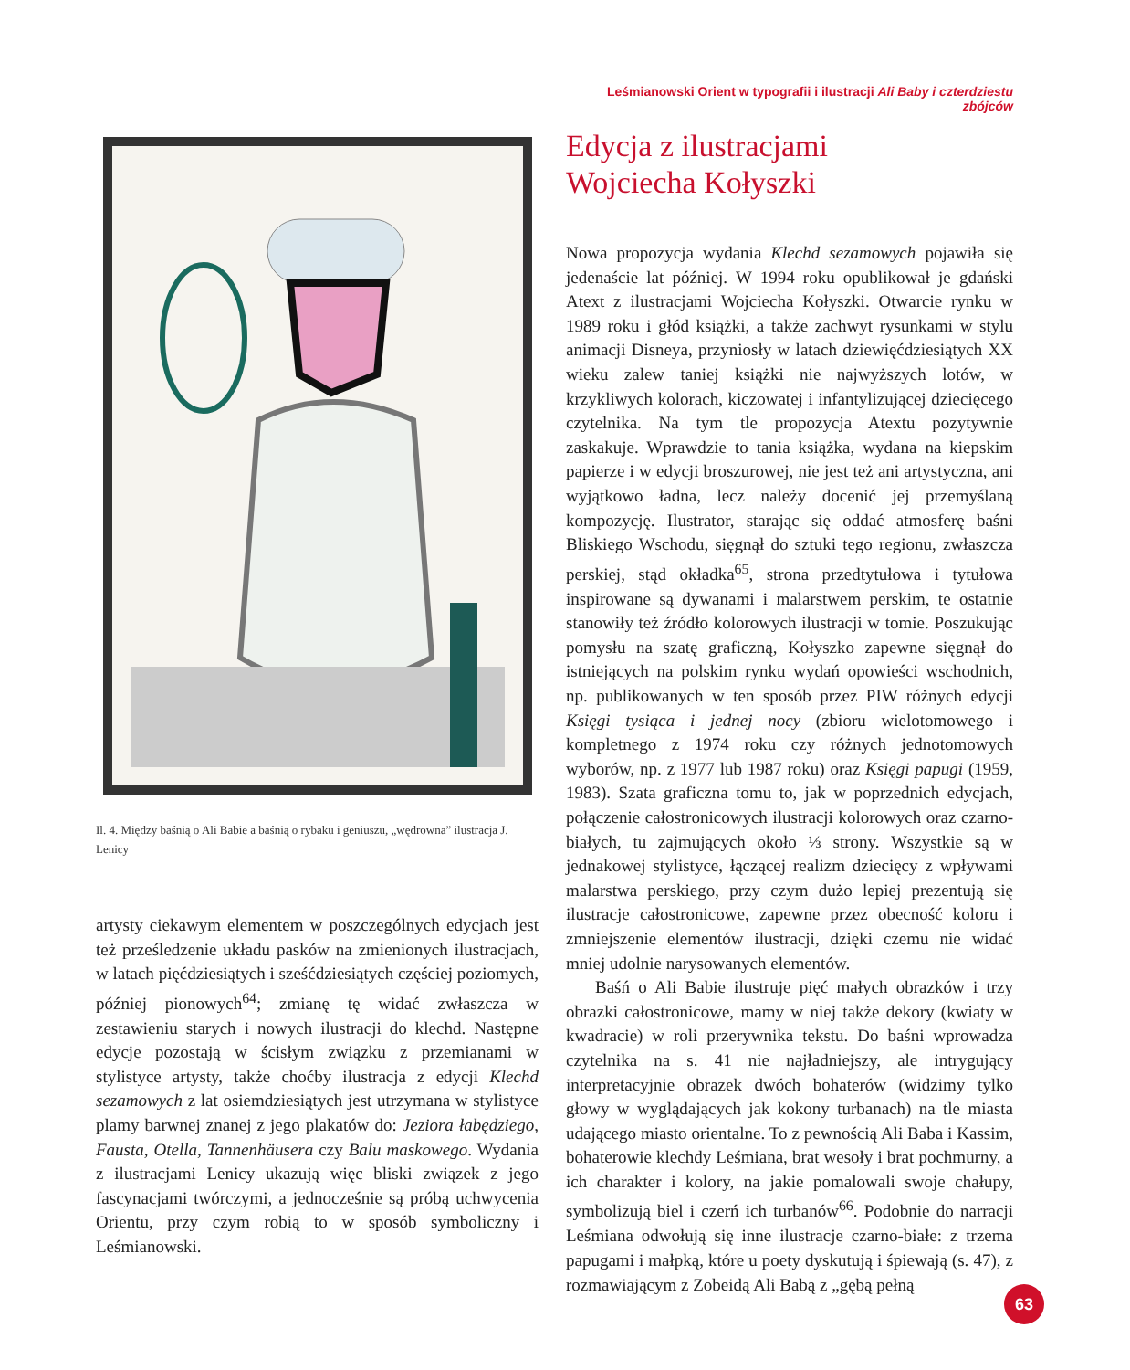Leśmianowski Orient w typografii i ilustracji Ali Baby i czterdziestu zbójców
Il. 4. Między baśnią o Ali Babie a baśnią o rybaku i geniuszu, „wędrowna” ilustracja J. Lenicy
artysty ciekawym elementem w poszczególnych edycjach jest też prześledzenie układu pasków na zmienionych ilustracjach, w latach pięćdziesiątych i sześćdziesiątych częściej poziomych, później pionowych<sup>64</sup>; zmianę tę widać zwłaszcza w zestawieniu starych i nowych ilustracji do klechd. Następne edycje pozostają w ścisłym związku z przemianami w stylistyce artysty, także choćby ilustracja z edycji Klechd sezamowych z lat osiemdziesiątych jest utrzymana w stylistyce plamy barwnej znanej z jego plakatów do: Jeziora łabędziego, Fausta, Otella, Tannenhäusera czy Balu maskowego. Wydania z ilustracjami Lenicy ukazują więc bliski związek z jego fascynacjami twórczymi, a jednocześnie są próbą uchwycenia Orientu, przy czym robią to w sposób symboliczny i Leśmianowski.
Edycja z ilustracjami
Wojciecha Kołyszki
Nowa propozycja wydania Klechd sezamowych pojawiła się jedenaście lat później. W 1994 roku opublikował je gdański Atext z ilustracjami Wojciecha Kołyszki. Otwarcie rynku w 1989 roku i głód książki, a także zachwyt rysunkami w stylu animacji Disneya, przyniosły w latach dziewięćdziesiątych XX wieku zalew taniej książki nie najwyższych lotów, w krzykliwych kolorach, kiczowatej i infantylizującej dziecięcego czytelnika. Na tym tle propozycja Atextu pozytywnie zaskakuje. Wprawdzie to tania książka, wydana na kiepskim papierze i w edycji broszurowej, nie jest też ani artystyczna, ani wyjątkowo ładna, lecz należy docenić jej przemyślaną kompozycję. Ilustrator, starając się oddać atmosferę baśni Bliskiego Wschodu, sięgnął do sztuki tego regionu, zwłaszcza perskiej, stąd okładka<sup>65</sup>, strona przedtytułowa i tytułowa inspirowane są dywanami i malarstwem perskim, te ostatnie stanowiły też źródło kolorowych ilustracji w tomie. Poszukując pomysłu na szatę graficzną, Kołyszko zapewne sięgnął do istniejących na polskim rynku wydań opowieści wschodnich, np. publikowanych w ten sposób przez PIW różnych edycji Księgi tysiąca i jednej nocy (zbioru wielotomowego i kompletnego z 1974 roku czy różnych jednotomowych wyborów, np. z 1977 lub 1987 roku) oraz Księgi papugi (1959, 1983). Szata graficzna tomu to, jak w poprzednich edycjach, połączenie całostronicowych ilustracji kolorowych oraz czarno-białych, tu zajmujących około ⅓ strony. Wszystkie są w jednakowej stylistyce, łączącej realizm dziecięcy z wpływami malarstwa perskiego, przy czym dużo lepiej prezentują się ilustracje całostronicowe, zapewne przez obecność koloru i zmniejszenie elementów ilustracji, dzięki czemu nie widać mniej udolnie narysowanych elementów.
Baśń o Ali Babie ilustruje pięć małych obrazków i trzy obrazki całostronicowe, mamy w niej także dekory (kwiaty w kwadracie) w roli przerywnika tekstu. Do baśni wprowadza czytelnika na s. 41 nie najładniejszy, ale intrygujący interpretacyjnie obrazek dwóch bohaterów (widzimy tylko głowy w wyglądających jak kokony turbanach) na tle miasta udającego miasto orientalne. To z pewnością Ali Baba i Kassim, bohaterowie klechdy Leśmiana, brat wesoły i brat pochmurny, a ich charakter i kolory, na jakie pomalowali swoje chałupy, symbolizują biel i czerń ich turbanów<sup>66</sup>. Podobnie do narracji Leśmiana odwołują się inne ilustracje czarno-białe: z trzema papugami i małpką, które u poety dyskutują i śpiewają (s. 47), z rozmawiającym z Zobeidą Ali Babą z „gębą pełną
63